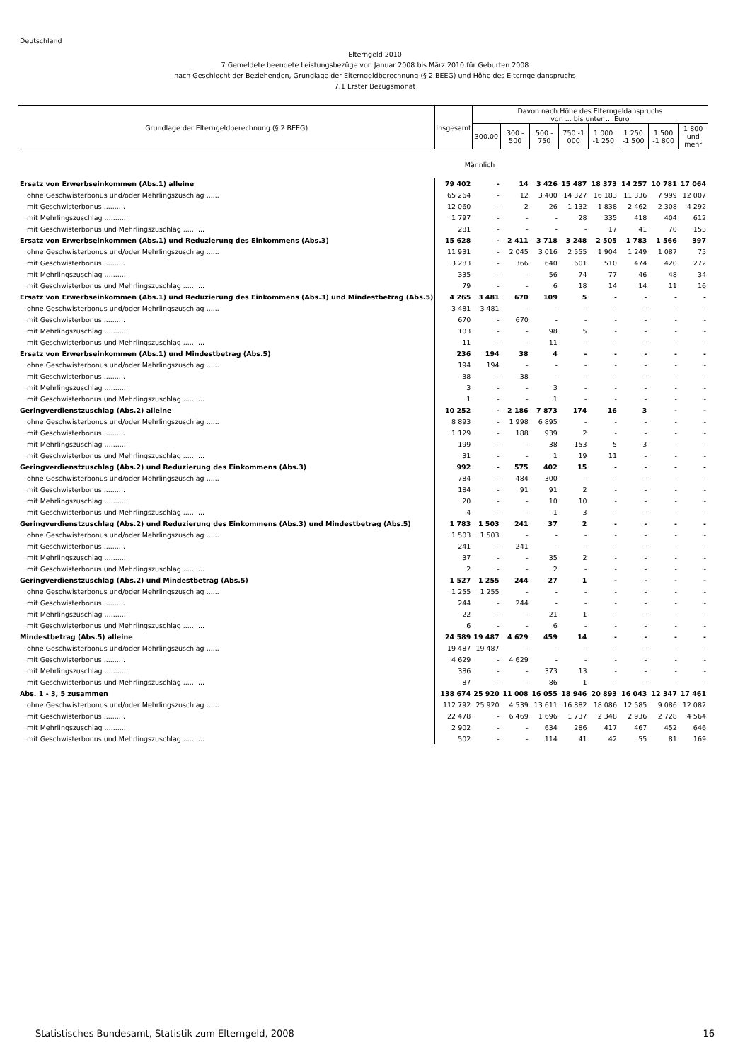Deutschland
Elterngeld 2010
7 Gemeldete beendete Leistungsbezüge von Januar 2008 bis März 2010 für Geburten 2008
nach Geschlecht der Beziehenden, Grundlage der Elterngeldberechnung (§ 2 BEEG) und Höhe des Elterngeldanspruchs
7.1 Erster Bezugsmonat
| Grundlage der Elterngeldberechnung (§ 2 BEEG) | Insgesamt | Davon nach Höhe des Elterngeldanspruchs von ... bis unter ... Euro | | | | | | | |
| --- | --- | --- | --- | --- | --- | --- | --- | --- | --- |
| | | 300,00 | 300 - 500 | 500 - 750 | 750 -1 000 | 1 000 -1 250 | 1 250 -1 500 | 1 500 -1 800 | 1 800 und mehr |
| Männlich | | | | | | | | | |
| Ersatz von Erwerbseinkommen (Abs.1) alleine | 79 402 | - | 14 | 3 426 | 15 487 | 18 373 | 14 257 | 10 781 | 17 064 |
| ohne Geschwisterbonus und/oder Mehrlingszuschlag ...... | 65 264 | - | 12 | 3 400 | 14 327 | 16 183 | 11 336 | 7 999 | 12 007 |
| mit Geschwisterbonus .......... | 12 060 | - | 2 | 26 | 1 132 | 1 838 | 2 462 | 2 308 | 4 292 |
| mit Mehrlingszuschlag .......... | 1 797 | - | - | - | 28 | 335 | 418 | 404 | 612 |
| mit Geschwisterbonus und Mehrlingszuschlag .......... | 281 | - | - | - | - | 17 | 41 | 70 | 153 |
| Ersatz von Erwerbseinkommen (Abs.1) und Reduzierung des Einkommens (Abs.3) | 15 628 | - | 2 411 | 3 718 | 3 248 | 2 505 | 1 783 | 1 566 | 397 |
| ohne Geschwisterbonus und/oder Mehrlingszuschlag ...... | 11 931 | - | 2 045 | 3 016 | 2 555 | 1 904 | 1 249 | 1 087 | 75 |
| mit Geschwisterbonus .......... | 3 283 | - | 366 | 640 | 601 | 510 | 474 | 420 | 272 |
| mit Mehrlingszuschlag .......... | 335 | - | - | 56 | 74 | 77 | 46 | 48 | 34 |
| mit Geschwisterbonus und Mehrlingszuschlag .......... | 79 | - | - | 6 | 18 | 14 | 14 | 11 | 16 |
| Ersatz von Erwerbseinkommen (Abs.1) und Reduzierung des Einkommens (Abs.3) und Mindestbetrag (Abs.5) | 4 265 | 3 481 | 670 | 109 | 5 | - | - | - | - |
| ohne Geschwisterbonus und/oder Mehrlingszuschlag ...... | 3 481 | 3 481 | - | - | - | - | - | - | - |
| mit Geschwisterbonus .......... | 670 | - | 670 | - | - | - | - | - | - |
| mit Mehrlingszuschlag .......... | 103 | - | - | 98 | 5 | - | - | - | - |
| mit Geschwisterbonus und Mehrlingszuschlag .......... | 11 | - | - | 11 | - | - | - | - | - |
| Ersatz von Erwerbseinkommen (Abs.1) und Mindestbetrag (Abs.5) | 236 | 194 | 38 | 4 | - | - | - | - | - |
| ohne Geschwisterbonus und/oder Mehrlingszuschlag ...... | 194 | 194 | - | - | - | - | - | - | - |
| mit Geschwisterbonus .......... | 38 | - | 38 | - | - | - | - | - | - |
| mit Mehrlingszuschlag .......... | 3 | - | - | 3 | - | - | - | - | - |
| mit Geschwisterbonus und Mehrlingszuschlag .......... | 1 | - | - | 1 | - | - | - | - | - |
| Geringverdienstzuschlag (Abs.2) alleine | 10 252 | - | 2 186 | 7 873 | 174 | 16 | 3 | - | - |
| ohne Geschwisterbonus und/oder Mehrlingszuschlag ...... | 8 893 | - | 1 998 | 6 895 | - | - | - | - | - |
| mit Geschwisterbonus .......... | 1 129 | - | 188 | 939 | 2 | - | - | - | - |
| mit Mehrlingszuschlag .......... | 199 | - | - | 38 | 153 | 5 | 3 | - | - |
| mit Geschwisterbonus und Mehrlingszuschlag .......... | 31 | - | - | 1 | 19 | 11 | - | - | - |
| Geringverdienstzuschlag (Abs.2) und Reduzierung des Einkommens (Abs.3) | 992 | - | 575 | 402 | 15 | - | - | - | - |
| ohne Geschwisterbonus und/oder Mehrlingszuschlag ...... | 784 | - | 484 | 300 | - | - | - | - | - |
| mit Geschwisterbonus .......... | 184 | - | 91 | 91 | 2 | - | - | - | - |
| mit Mehrlingszuschlag .......... | 20 | - | - | 10 | 10 | - | - | - | - |
| mit Geschwisterbonus und Mehrlingszuschlag .......... | 4 | - | - | 1 | 3 | - | - | - | - |
| Geringverdienstzuschlag (Abs.2) und Reduzierung des Einkommens (Abs.3) und Mindestbetrag (Abs.5) | 1 783 | 1 503 | 241 | 37 | 2 | - | - | - | - |
| ohne Geschwisterbonus und/oder Mehrlingszuschlag ...... | 1 503 | 1 503 | - | - | - | - | - | - | - |
| mit Geschwisterbonus .......... | 241 | - | 241 | - | - | - | - | - | - |
| mit Mehrlingszuschlag .......... | 37 | - | - | 35 | 2 | - | - | - | - |
| mit Geschwisterbonus und Mehrlingszuschlag .......... | 2 | - | - | 2 | - | - | - | - | - |
| Geringverdienstzuschlag (Abs.2) und Mindestbetrag (Abs.5) | 1 527 | 1 255 | 244 | 27 | 1 | - | - | - | - |
| ohne Geschwisterbonus und/oder Mehrlingszuschlag ...... | 1 255 | 1 255 | - | - | - | - | - | - | - |
| mit Geschwisterbonus .......... | 244 | - | 244 | - | - | - | - | - | - |
| mit Mehrlingszuschlag .......... | 22 | - | - | 21 | 1 | - | - | - | - |
| mit Geschwisterbonus und Mehrlingszuschlag .......... | 6 | - | - | 6 | - | - | - | - | - |
| Mindestbetrag (Abs.5) alleine | 24 589 | 19 487 | 4 629 | 459 | 14 | - | - | - | - |
| ohne Geschwisterbonus und/oder Mehrlingszuschlag ...... | 19 487 | 19 487 | - | - | - | - | - | - | - |
| mit Geschwisterbonus .......... | 4 629 | - | 4 629 | - | - | - | - | - | - |
| mit Mehrlingszuschlag .......... | 386 | - | - | 373 | 13 | - | - | - | - |
| mit Geschwisterbonus und Mehrlingszuschlag .......... | 87 | - | - | 86 | 1 | - | - | - | - |
| Abs. 1 - 3, 5 zusammen | 138 674 | 25 920 | 11 008 | 16 055 | 18 946 | 20 893 | 16 043 | 12 347 | 17 461 |
| ohne Geschwisterbonus und/oder Mehrlingszuschlag ...... | 112 792 | 25 920 | 4 539 | 13 611 | 16 882 | 18 086 | 12 585 | 9 086 | 12 082 |
| mit Geschwisterbonus .......... | 22 478 | - | 6 469 | 1 696 | 1 737 | 2 348 | 2 936 | 2 728 | 4 564 |
| mit Mehrlingszuschlag .......... | 2 902 | - | - | 634 | 286 | 417 | 467 | 452 | 646 |
| mit Geschwisterbonus und Mehrlingszuschlag .......... | 502 | - | - | 114 | 41 | 42 | 55 | 81 | 169 |
Statistisches Bundesamt, Statistik zum Elterngeld, 2008 16